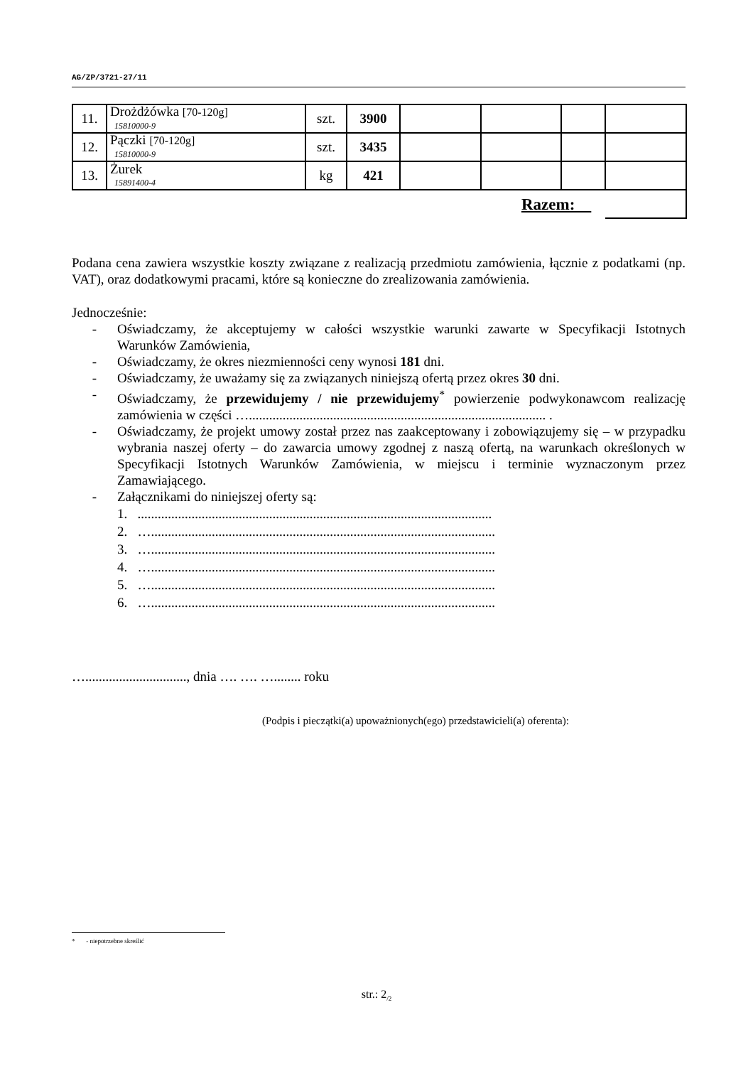AG/ZP/3721-27/11
| 11. | Drożdżówka [70-120g] 15810000-9 | szt. | 3900 | | | | |
| 12. | Pączki [70-120g] 15810000-9 | szt. | 3435 | | | | |
| 13. | Żurek 15891400-4 | kg | 421 | | | | |
| Razem: | | | | | | | |
Podana cena zawiera wszystkie koszty związane z realizacją przedmiotu zamówienia, łącznie z podatkami (np. VAT), oraz dodatkowymi pracami, które są konieczne do zrealizowania zamówienia.
Jednocześnie:
- Oświadczamy, że akceptujemy w całości wszystkie warunki zawarte w Specyfikacji Istotnych Warunków Zamówienia,
- Oświadczamy, że okres niezmienności ceny wynosi 181 dni.
- Oświadczamy, że uważamy się za związanych niniejszą ofertą przez okres 30 dni.
- Oświadczamy, że przewidujemy / nie przewidujemy<sup>*</sup> powierzenie podwykonawcom realizację zamówienia w części …........................................................................................ .
- Oświadczamy, że projekt umowy został przez nas zaakceptowany i zobowiązujemy się – w przypadku wybrania naszej oferty – do zawarcia umowy zgodnej z naszą ofertą, na warunkach określonych w Specyfikacji Istotnych Warunków Zamówienia, w miejscu i terminie wyznaczonym przez Zamawiającego.
- Załącznikami do niniejszej oferty są:
1. .........................................................................................................
2. …......................................................................................................
3. …......................................................................................................
4. …......................................................................................................
5. …......................................................................................................
6. …......................................................................................................
….............................., dnia …. …. …........ roku
(Podpis i pieczątki(a) upoważnionych(ego) przedstawicieli(a) oferenta):
* - niepotrzebne skreślić
str.: 2<sub>/2</sub>